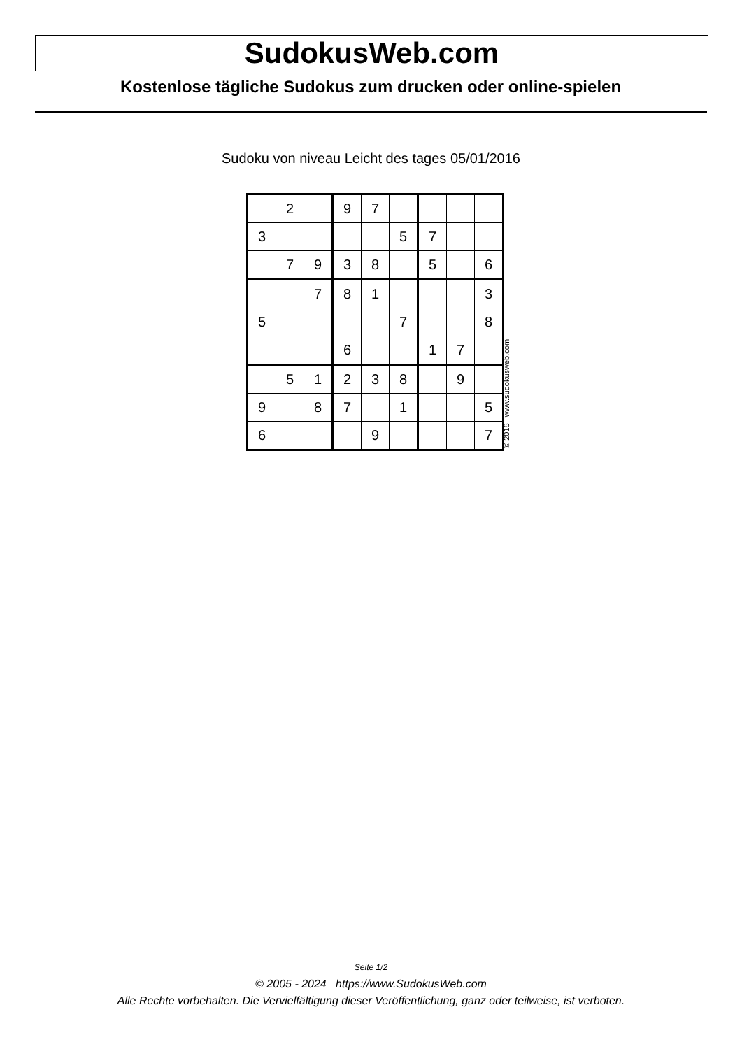SudokusWeb.com
Kostenlose tägliche Sudokus zum drucken oder online-spielen
Sudoku von niveau Leicht des tages 05/01/2016
| | 2 | | 9 | 7 | | | | |
| 3 | | | | | 5 | 7 | | |
| | 7 | 9 | 3 | 8 | | 5 | | 6 |
| | | 7 | 8 | 1 | | | | 3 |
| 5 | | | | | 7 | | | 8 |
| | | | 6 | | | 1 | 7 | |
| | 5 | 1 | 2 | 3 | 8 | | 9 | |
| 9 | | 8 | 7 | | 1 | | | 5 |
| 6 | | | | 9 | | | | 7 |
© 2016 www.sudokusweb.com
Seite 1/2
© 2005 - 2024 https://www.SudokusWeb.com
Alle Rechte vorbehalten. Die Vervielfältigung dieser Veröffentlichung, ganz oder teilweise, ist verboten.